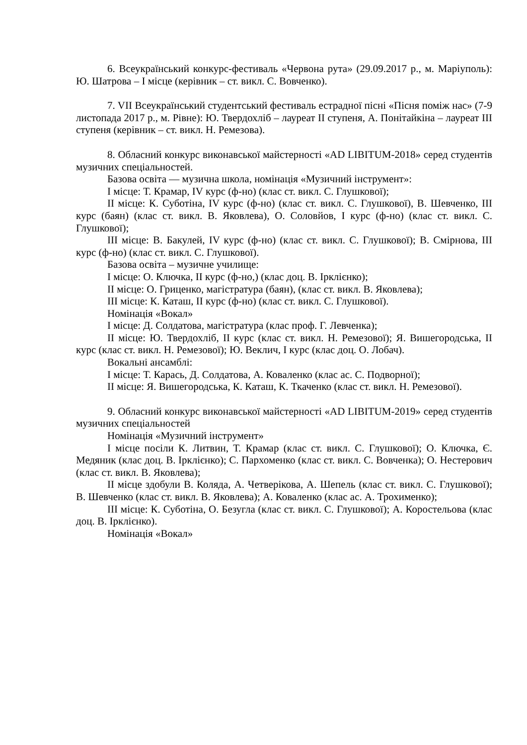6. Всеукраїнський конкурс-фестиваль «Червона рута» (29.09.2017 р., м. Маріуполь): Ю. Шатрова – І місце (керівник – ст. викл. С. Вовченко).
7. VII Всеукраїнський студентський фестиваль естрадної пісні «Пісня поміж нас» (7-9 листопада 2017 р., м. Рівне): Ю. Твердохліб – лауреат ІІ ступеня, А. Понітайкіна – лауреат ІІІ ступеня (керівник – ст. викл. Н. Ремезова).
8. Обласний конкурс виконавської майстерності «AD LIBITUM-2018» серед студентів музичних спеціальностей.
Базова освіта — музична школа, номінація «Музичний інструмент»:
І місце: Т. Крамар, IV курс (ф-но) (клас ст. викл. С. Глушкової);
ІІ місце: К. Суботіна, IV курс (ф-но) (клас ст. викл. С. Глушкової), В. Шевченко, ІІІ курс (баян) (клас ст. викл. В. Яковлева), О. Соловйов, І курс (ф-но) (клас ст. викл. С. Глушкової);
ІІІ місце: В. Бакулей, IV курс (ф-но) (клас ст. викл. С. Глушкової); В. Смірнова, ІІІ курс (ф-но) (клас ст. викл. С. Глушкової).
Базова освіта – музичне училище:
І місце: О. Ключка, ІІ курс (ф-но,) (клас доц. В. Ірклієнко);
ІІ місце: О. Гриценко, магістратура (баян), (клас ст. викл. В. Яковлева);
ІІІ місце: К. Каташ, ІІ курс (ф-но) (клас ст. викл. С. Глушкової).
Номінація «Вокал»
І місце: Д. Солдатова, магістратура (клас проф. Г. Левченка);
ІІ місце: Ю. Твердохліб, ІІ курс (клас ст. викл. Н. Ремезової); Я. Вишегородська, ІІ курс (клас ст. викл. Н. Ремезової); Ю. Веклич, І курс (клас доц. О. Лобач).
Вокальні ансамблі:
І місце: Т. Карась, Д. Солдатова, А. Коваленко (клас ас. С. Подворної);
ІІ місце: Я. Вишегородська, К. Каташ, К. Ткаченко (клас ст. викл. Н. Ремезової).
9. Обласний конкурс виконавської майстерності «AD LIBITUM-2019» серед студентів музичних спеціальностей
Номінація «Музичний інструмент»
І місце посіли К. Литвин, Т. Крамар (клас ст. викл. С. Глушкової); О. Ключка, Є. Медяник (клас доц. В. Ірклієнко); С. Пархоменко (клас ст. викл. С. Вовченка); О. Нестерович (клас ст. викл. В. Яковлева);
ІІ місце здобули В. Коляда, А. Четверікова, А. Шепель (клас ст. викл. С. Глушкової); В. Шевченко (клас ст. викл. В. Яковлева); А. Коваленко (клас ас. А. Трохименко);
ІІІ місце: К. Суботіна, О. Безугла (клас ст. викл. С. Глушкової); А. Коростельова (клас доц. В. Ірклієнко).
Номінація «Вокал»